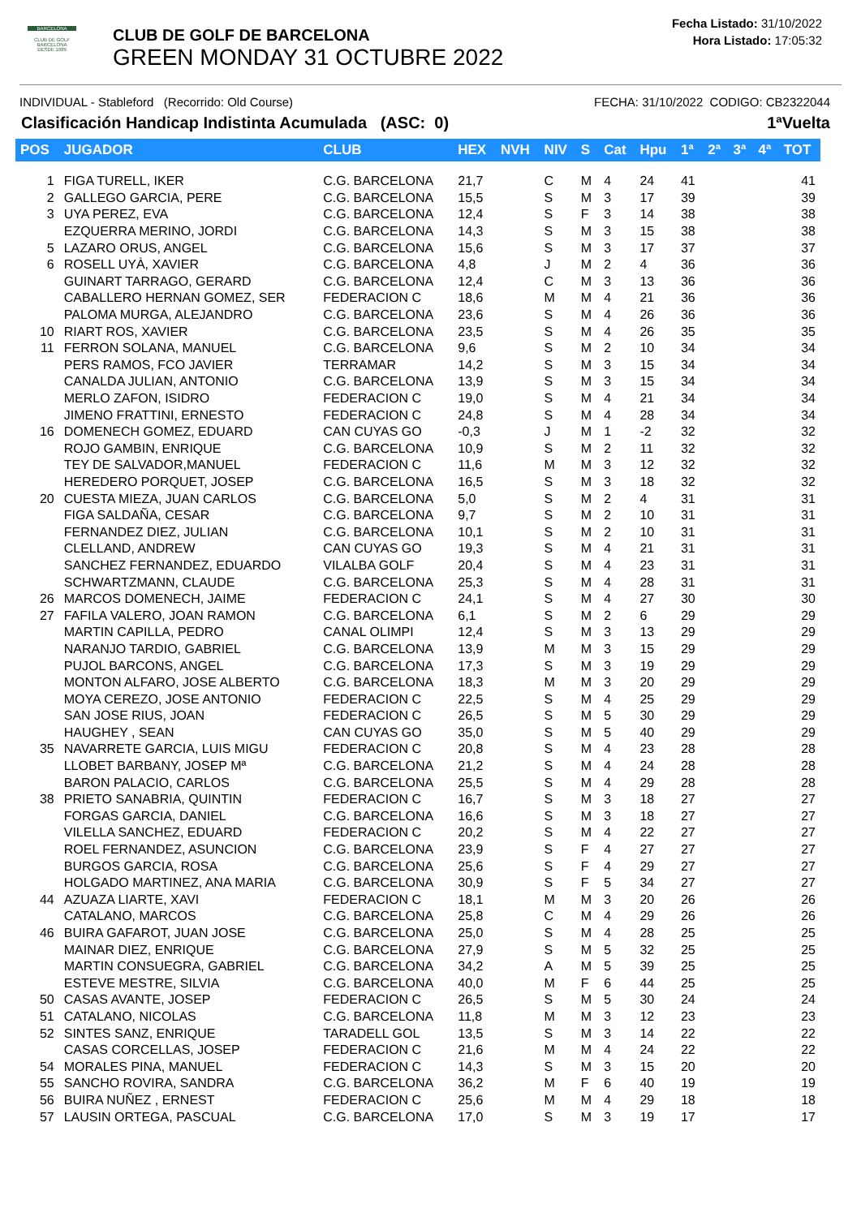BARCELONA
CLUB DE GOLF BARCELONA
DESDE 1989
CLUB DE GOLF DE BARCELONA
GREEN MONDAY 31 OCTUBRE 2022
Fecha Listado: 31/10/2022
Hora Listado: 17:05:32
INDIVIDUAL - Stableford (Recorrido: Old Course) FECHA: 31/10/2022 CODIGO: CB2322044
Clasificación Handicap Indistinta Acumulada (ASC: 0) 1ªVuelta
| POS | JUGADOR | CLUB | HEX | NVH | NIV | S | Cat | Hpu | 1ª | 2ª | 3ª | 4ª | TOT |
| --- | --- | --- | --- | --- | --- | --- | --- | --- | --- | --- | --- | --- | --- |
| 1 | FIGA TURELL, IKER | C.G. BARCELONA | 21,7 | | C | M | 4 | 24 | 41 | | | | 41 |
| 2 | GALLEGO GARCIA, PERE | C.G. BARCELONA | 15,5 | | S | M | 3 | 17 | 39 | | | | 39 |
| 3 | UYA PEREZ, EVA | C.G. BARCELONA | 12,4 | | S | F | 3 | 14 | 38 | | | | 38 |
| | EZQUERRA MERINO, JORDI | C.G. BARCELONA | 14,3 | | S | M | 3 | 15 | 38 | | | | 38 |
| 5 | LAZARO ORUS, ANGEL | C.G. BARCELONA | 15,6 | | S | M | 3 | 17 | 37 | | | | 37 |
| 6 | ROSELL UYÀ, XAVIER | C.G. BARCELONA | 4,8 | | J | M | 2 | 4 | 36 | | | | 36 |
| | GUINART TARRAGO, GERARD | C.G. BARCELONA | 12,4 | | C | M | 3 | 13 | 36 | | | | 36 |
| | CABALLERO HERNAN GOMEZ, SER | FEDERACION C | 18,6 | | M | M | 4 | 21 | 36 | | | | 36 |
| | PALOMA MURGA, ALEJANDRO | C.G. BARCELONA | 23,6 | | S | M | 4 | 26 | 36 | | | | 36 |
| 10 | RIART ROS, XAVIER | C.G. BARCELONA | 23,5 | | S | M | 4 | 26 | 35 | | | | 35 |
| 11 | FERRON SOLANA, MANUEL | C.G. BARCELONA | 9,6 | | S | M | 2 | 10 | 34 | | | | 34 |
| | PERS RAMOS, FCO JAVIER | TERRAMAR | 14,2 | | S | M | 3 | 15 | 34 | | | | 34 |
| | CANALDA JULIAN, ANTONIO | C.G. BARCELONA | 13,9 | | S | M | 3 | 15 | 34 | | | | 34 |
| | MERLO ZAFON, ISIDRO | FEDERACION C | 19,0 | | S | M | 4 | 21 | 34 | | | | 34 |
| | JIMENO FRATTINI, ERNESTO | FEDERACION C | 24,8 | | S | M | 4 | 28 | 34 | | | | 34 |
| 16 | DOMENECH GOMEZ, EDUARD | CAN CUYAS GO | -0,3 | | J | M | 1 | -2 | 32 | | | | 32 |
| | ROJO GAMBIN, ENRIQUE | C.G. BARCELONA | 10,9 | | S | M | 2 | 11 | 32 | | | | 32 |
| | TEY DE SALVADOR,MANUEL | FEDERACION C | 11,6 | | M | M | 3 | 12 | 32 | | | | 32 |
| | HEREDERO PORQUET, JOSEP | C.G. BARCELONA | 16,5 | | S | M | 3 | 18 | 32 | | | | 32 |
| 20 | CUESTA MIEZA, JUAN CARLOS | C.G. BARCELONA | 5,0 | | S | M | 2 | 4 | 31 | | | | 31 |
| | FIGA SALDAÑA, CESAR | C.G. BARCELONA | 9,7 | | S | M | 2 | 10 | 31 | | | | 31 |
| | FERNANDEZ DIEZ, JULIAN | C.G. BARCELONA | 10,1 | | S | M | 2 | 10 | 31 | | | | 31 |
| | CLELLAND, ANDREW | CAN CUYAS GO | 19,3 | | S | M | 4 | 21 | 31 | | | | 31 |
| | SANCHEZ FERNANDEZ, EDUARDO | VILALBA GOLF | 20,4 | | S | M | 4 | 23 | 31 | | | | 31 |
| | SCHWARTZMANN, CLAUDE | C.G. BARCELONA | 25,3 | | S | M | 4 | 28 | 31 | | | | 31 |
| 26 | MARCOS DOMENECH, JAIME | FEDERACION C | 24,1 | | S | M | 4 | 27 | 30 | | | | 30 |
| 27 | FAFILA VALERO, JOAN RAMON | C.G. BARCELONA | 6,1 | | S | M | 2 | 6 | 29 | | | | 29 |
| | MARTIN CAPILLA, PEDRO | CANAL OLIMPI | 12,4 | | S | M | 3 | 13 | 29 | | | | 29 |
| | NARANJO TARDIO, GABRIEL | C.G. BARCELONA | 13,9 | | M | M | 3 | 15 | 29 | | | | 29 |
| | PUJOL BARCONS, ANGEL | C.G. BARCELONA | 17,3 | | S | M | 3 | 19 | 29 | | | | 29 |
| | MONTON ALFARO, JOSE ALBERTO | C.G. BARCELONA | 18,3 | | M | M | 3 | 20 | 29 | | | | 29 |
| | MOYA CEREZO, JOSE ANTONIO | FEDERACION C | 22,5 | | S | M | 4 | 25 | 29 | | | | 29 |
| | SAN JOSE RIUS, JOAN | FEDERACION C | 26,5 | | S | M | 5 | 30 | 29 | | | | 29 |
| | HAUGHEY , SEAN | CAN CUYAS GO | 35,0 | | S | M | 5 | 40 | 29 | | | | 29 |
| 35 | NAVARRETE GARCIA, LUIS MIGU | FEDERACION C | 20,8 | | S | M | 4 | 23 | 28 | | | | 28 |
| | LLOBET BARBANY, JOSEP Mª | C.G. BARCELONA | 21,2 | | S | M | 4 | 24 | 28 | | | | 28 |
| | BARON PALACIO, CARLOS | C.G. BARCELONA | 25,5 | | S | M | 4 | 29 | 28 | | | | 28 |
| 38 | PRIETO SANABRIA, QUINTIN | FEDERACION C | 16,7 | | S | M | 3 | 18 | 27 | | | | 27 |
| | FORGAS GARCIA, DANIEL | C.G. BARCELONA | 16,6 | | S | M | 3 | 18 | 27 | | | | 27 |
| | VILELLA SANCHEZ, EDUARD | FEDERACION C | 20,2 | | S | M | 4 | 22 | 27 | | | | 27 |
| | ROEL FERNANDEZ, ASUNCION | C.G. BARCELONA | 23,9 | | S | F | 4 | 27 | 27 | | | | 27 |
| | BURGOS GARCIA, ROSA | C.G. BARCELONA | 25,6 | | S | F | 4 | 29 | 27 | | | | 27 |
| | HOLGADO MARTINEZ, ANA MARIA | C.G. BARCELONA | 30,9 | | S | F | 5 | 34 | 27 | | | | 27 |
| 44 | AZUAZA LIARTE, XAVI | FEDERACION C | 18,1 | | M | M | 3 | 20 | 26 | | | | 26 |
| | CATALANO, MARCOS | C.G. BARCELONA | 25,8 | | C | M | 4 | 29 | 26 | | | | 26 |
| 46 | BUIRA GAFAROT, JUAN JOSE | C.G. BARCELONA | 25,0 | | S | M | 4 | 28 | 25 | | | | 25 |
| | MAINAR DIEZ, ENRIQUE | C.G. BARCELONA | 27,9 | | S | M | 5 | 32 | 25 | | | | 25 |
| | MARTIN CONSUEGRA, GABRIEL | C.G. BARCELONA | 34,2 | | A | M | 5 | 39 | 25 | | | | 25 |
| | ESTEVE MESTRE, SILVIA | C.G. BARCELONA | 40,0 | | M | F | 6 | 44 | 25 | | | | 25 |
| 50 | CASAS AVANTE, JOSEP | FEDERACION C | 26,5 | | S | M | 5 | 30 | 24 | | | | 24 |
| 51 | CATALANO, NICOLAS | C.G. BARCELONA | 11,8 | | M | M | 3 | 12 | 23 | | | | 23 |
| 52 | SINTES SANZ, ENRIQUE | TARADELL GOL | 13,5 | | S | M | 3 | 14 | 22 | | | | 22 |
| | CASAS CORCELLAS, JOSEP | FEDERACION C | 21,6 | | M | M | 4 | 24 | 22 | | | | 22 |
| 54 | MORALES PINA, MANUEL | FEDERACION C | 14,3 | | S | M | 3 | 15 | 20 | | | | 20 |
| 55 | SANCHO ROVIRA, SANDRA | C.G. BARCELONA | 36,2 | | M | F | 6 | 40 | 19 | | | | 19 |
| 56 | BUIRA NUÑEZ , ERNEST | FEDERACION C | 25,6 | | M | M | 4 | 29 | 18 | | | | 18 |
| 57 | LAUSIN ORTEGA, PASCUAL | C.G. BARCELONA | 17,0 | | S | M | 3 | 19 | 17 | | | | 17 |